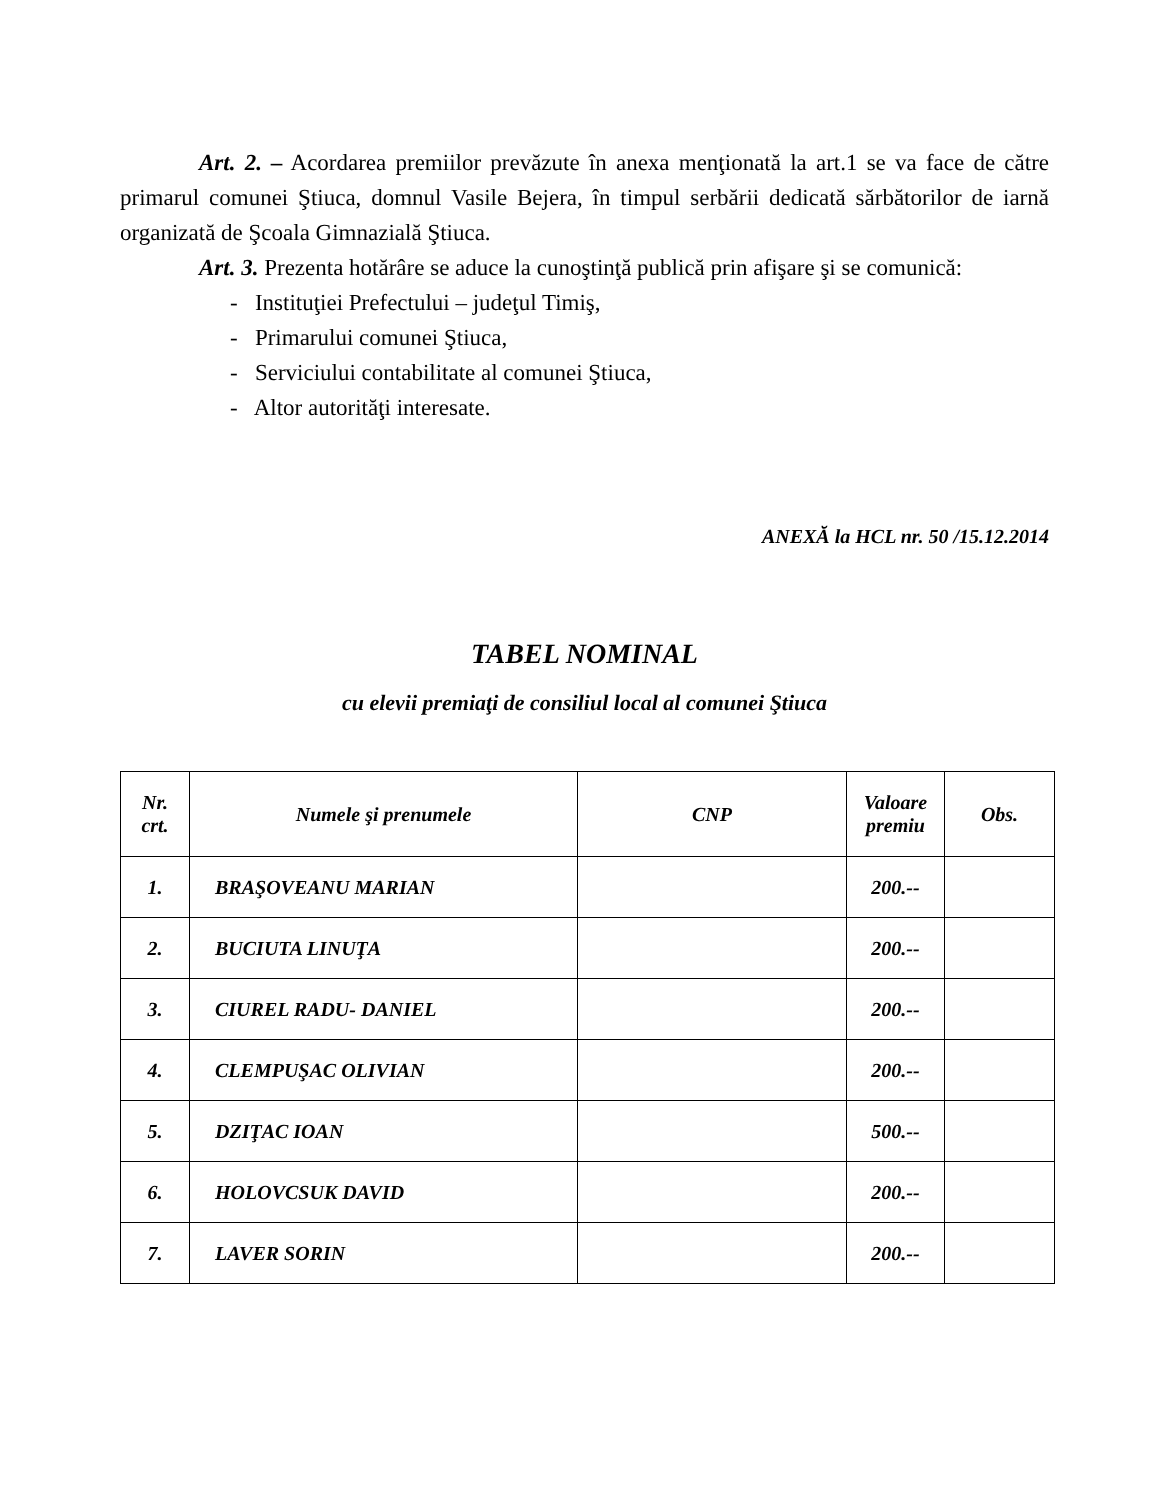Art. 2. – Acordarea premiilor prevăzute în anexa menţionată la art.1 se va face de către primarul comunei Ştiuca, domnul Vasile Bejera, în timpul serbării dedicată sărbătorilor de iarnă organizată de Şcoala Gimnazială Ştiuca.
Art. 3. Prezenta hotărâre se aduce la cunoştinţă publică prin afişare şi se comunică:
- Instituţiei Prefectului – judeţul Timiş,
- Primarului comunei Ştiuca,
- Serviciului contabilitate al comunei Ştiuca,
- Altor autorităţi interesate.
ANEXĂ la HCL nr. 50 /15.12.2014
TABEL NOMINAL
cu elevii premiaţi de consiliul local al comunei Ştiuca
| Nr. crt. | Numele şi prenumele | CNP | Valoare premiu | Obs. |
| --- | --- | --- | --- | --- |
| 1. | BRAŞOVEANU MARIAN | | 200.-- | |
| 2. | BUCIUTA LINUŢA | | 200.-- | |
| 3. | CIUREL RADU- DANIEL | | 200.-- | |
| 4. | CLEMPUŞAC OLIVIAN | | 200.-- | |
| 5. | DZIŢAC IOAN | | 500.-- | |
| 6. | HOLOVCSUK DAVID | | 200.-- | |
| 7. | LAVER SORIN | | 200.-- | |